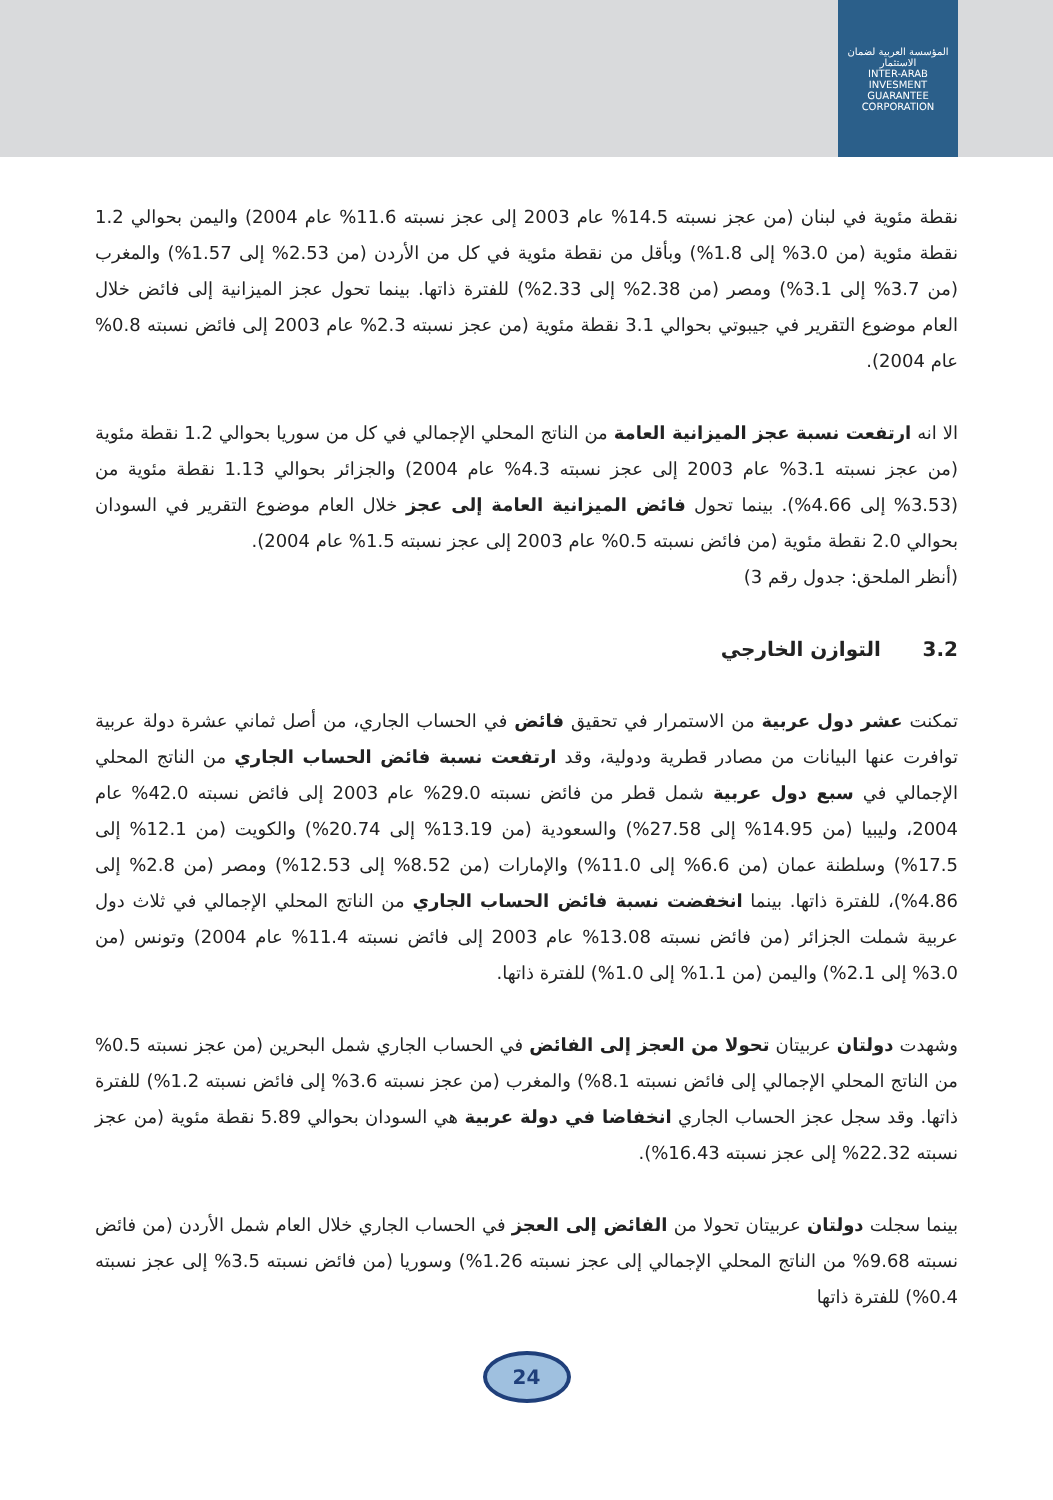المؤسسة العربية لضمان الاستثمار
INTER-ARAB INVESMENT GUARANTEE CORPORATION
نقطة مئوية في لبنان (من عجز نسبته 14.5% عام 2003 إلى عجز نسبته 11.6% عام 2004) واليمن بحوالي 1.2 نقطة مئوية (من 3.0% إلى 1.8%) وبأقل من نقطة مئوية في كل من الأردن (من 2.53% إلى 1.57%) والمغرب (من 3.7% إلى 3.1%) ومصر (من 2.38% إلى 2.33%) للفترة ذاتها. بينما تحول عجز الميزانية إلى فائض خلال العام موضوع التقرير في جيبوتي بحوالي 3.1 نقطة مئوية (من عجز نسبته 2.3% عام 2003 إلى فائض نسبته 0.8% عام 2004).
الا انه ارتفعت نسبة عجز الميزانية العامة من الناتج المحلي الإجمالي في كل من سوريا بحوالي 1.2 نقطة مئوية (من عجز نسبته 3.1% عام 2003 إلى عجز نسبته 4.3% عام 2004) والجزائر بحوالي 1.13 نقطة مئوية من (3.53% إلى 4.66%). بينما تحول فائض الميزانية العامة إلى عجز خلال العام موضوع التقرير في السودان بحوالي 2.0 نقطة مئوية (من فائض نسبته 0.5% عام 2003 إلى عجز نسبته 1.5% عام 2004).
(أنظر الملحق: جدول رقم 3)
3.2 التوازن الخارجي
تمكنت عشر دول عربية من الاستمرار في تحقيق فائض في الحساب الجاري، من أصل ثماني عشرة دولة عربية توافرت عنها البيانات من مصادر قطرية ودولية، وقد ارتفعت نسبة فائض الحساب الجاري من الناتج المحلي الإجمالي في سبع دول عربية شمل قطر من فائض نسبته 29.0% عام 2003 إلى فائض نسبته 42.0% عام 2004، وليبيا (من 14.95% إلى 27.58%) والسعودية (من 13.19% إلى 20.74%) والكويت (من 12.1% إلى 17.5%) وسلطنة عمان (من 6.6% إلى 11.0%) والإمارات (من 8.52% إلى 12.53%) ومصر (من 2.8% إلى 4.86%)، للفترة ذاتها. بينما انخفضت نسبة فائض الحساب الجاري من الناتج المحلي الإجمالي في ثلاث دول عربية شملت الجزائر (من فائض نسبته 13.08% عام 2003 إلى فائض نسبته 11.4% عام 2004) وتونس (من 3.0% إلى 2.1%) واليمن (من 1.1% إلى 1.0%) للفترة ذاتها.
وشهدت دولتان عربيتان تحولا من العجز إلى الفائض في الحساب الجاري شمل البحرين (من عجز نسبته 0.5% من الناتج المحلي الإجمالي إلى فائض نسبته 8.1%) والمغرب (من عجز نسبته 3.6% إلى فائض نسبته 1.2%) للفترة ذاتها. وقد سجل عجز الحساب الجاري انخفاضا في دولة عربية هي السودان بحوالي 5.89 نقطة مئوية (من عجز نسبته 22.32% إلى عجز نسبته 16.43%).
بينما سجلت دولتان عربيتان تحولا من الفائض إلى العجز في الحساب الجاري خلال العام شمل الأردن (من فائض نسبته 9.68% من الناتج المحلي الإجمالي إلى عجز نسبته 1.26%) وسوريا (من فائض نسبته 3.5% إلى عجز نسبته 0.4%) للفترة ذاتها
24